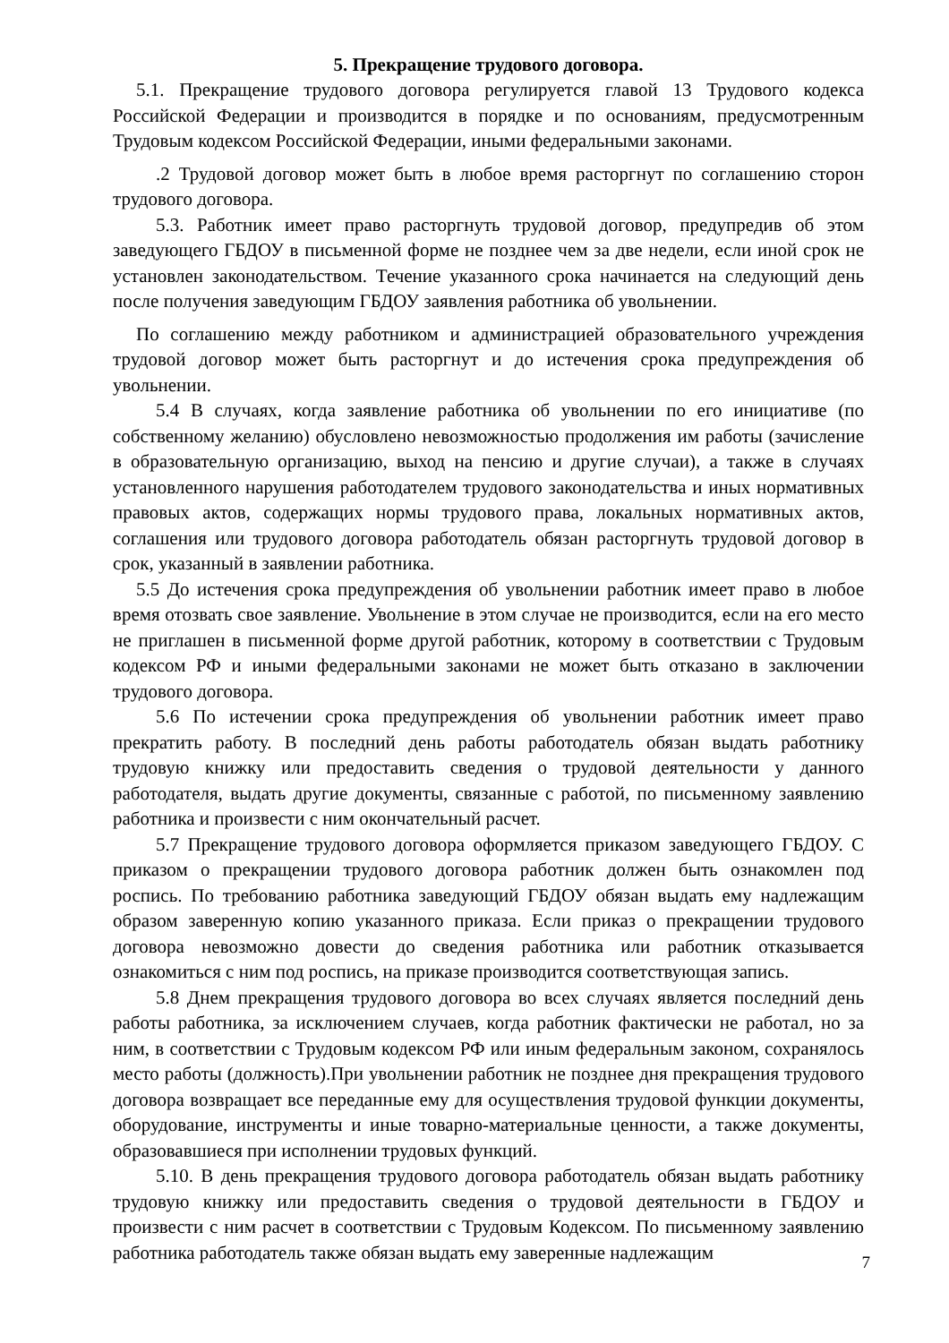5. Прекращение трудового договора.
5.1. Прекращение трудового договора регулируется главой 13 Трудового кодекса Российской Федерации и производится в порядке и по основаниям, предусмотренным Трудовым кодексом Российской Федерации, иными федеральными законами.
.2 Трудовой договор может быть в любое время расторгнут по соглашению сторон трудового договора.
5.3. Работник имеет право расторгнуть трудовой договор, предупредив об этом заведующего ГБДОУ в письменной форме не позднее чем за две недели, если иной срок не установлен законодательством. Течение указанного срока начинается на следующий день после получения заведующим ГБДОУ заявления работника об увольнении.
По соглашению между работником и администрацией образовательного учреждения трудовой договор может быть расторгнут и до истечения срока предупреждения об увольнении.
5.4 В случаях, когда заявление работника об увольнении по его инициативе (по собственному желанию) обусловлено невозможностью продолжения им работы (зачисление в образовательную организацию, выход на пенсию и другие случаи), а также в случаях установленного нарушения работодателем трудового законодательства и иных нормативных правовых актов, содержащих нормы трудового права, локальных нормативных актов, соглашения или трудового договора работодатель обязан расторгнуть трудовой договор в срок, указанный в заявлении работника.
5.5 До истечения срока предупреждения об увольнении работник имеет право в любое время отозвать свое заявление. Увольнение в этом случае не производится, если на его место не приглашен в письменной форме другой работник, которому в соответствии с Трудовым кодексом РФ и иными федеральными законами не может быть отказано в заключении трудового договора.
5.6 По истечении срока предупреждения об увольнении работник имеет право прекратить работу. В последний день работы работодатель обязан выдать работнику трудовую книжку или предоставить сведения о трудовой деятельности у данного работодателя, выдать другие документы, связанные с работой, по письменному заявлению работника и произвести с ним окончательный расчет.
5.7 Прекращение трудового договора оформляется приказом заведующего ГБДОУ. С приказом о прекращении трудового договора работник должен быть ознакомлен под роспись. По требованию работника заведующий ГБДОУ обязан выдать ему надлежащим образом заверенную копию указанного приказа. Если приказ о прекращении трудового договора невозможно довести до сведения работника или работник отказывается ознакомиться с ним под роспись, на приказе производится соответствующая запись.
5.8 Днем прекращения трудового договора во всех случаях является последний день работы работника, за исключением случаев, когда работник фактически не работал, но за ним, в соответствии с Трудовым кодексом РФ или иным федеральным законом, сохранялось место работы (должность).При увольнении работник не позднее дня прекращения трудового договора возвращает все переданные ему для осуществления трудовой функции документы, оборудование, инструменты и иные товарно-материальные ценности, а также документы, образовавшиеся при исполнении трудовых функций.
5.10. В день прекращения трудового договора работодатель обязан выдать работнику трудовую книжку или предоставить сведения о трудовой деятельности в ГБДОУ и произвести с ним расчет в соответствии с Трудовым Кодексом. По письменному заявлению работника работодатель также обязан выдать ему заверенные надлежащим
7